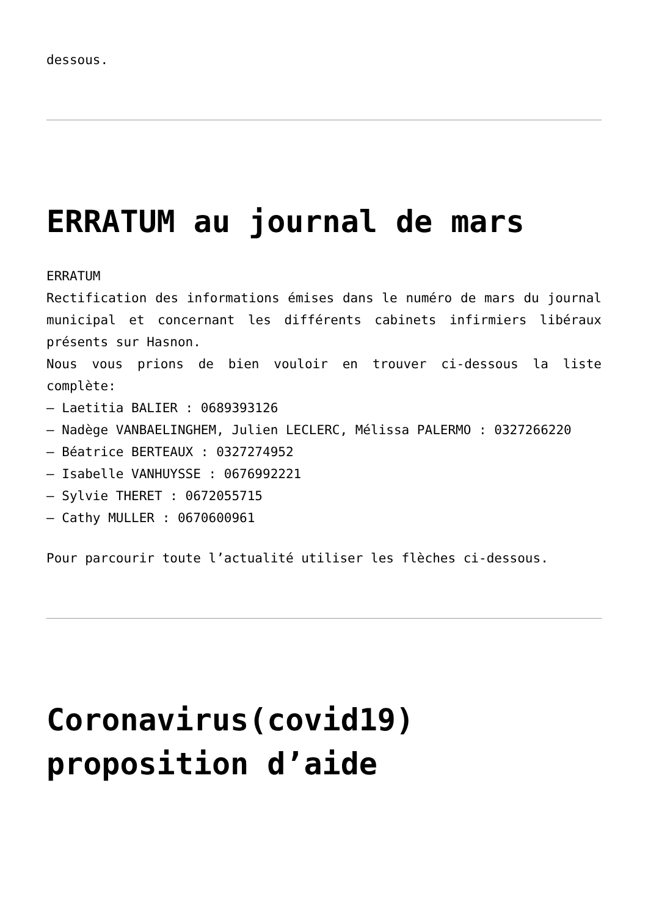dessous.
ERRATUM au journal de mars
ERRATUM
Rectification des informations émises dans le numéro de mars du journal municipal et concernant les différents cabinets infirmiers libéraux présents sur Hasnon.
Nous vous prions de bien vouloir en trouver ci-dessous la liste complète:
– Laetitia BALIER : 0689393126
– Nadège VANBAELINGHEM, Julien LECLERC, Mélissa PALERMO : 0327266220
– Béatrice BERTEAUX : 0327274952
– Isabelle VANHUYSSE : 0676992221
– Sylvie THERET : 0672055715
– Cathy MULLER : 0670600961
Pour parcourir toute l’actualité utiliser les flèches ci-dessous.
Coronavirus(covid19) proposition d’aide